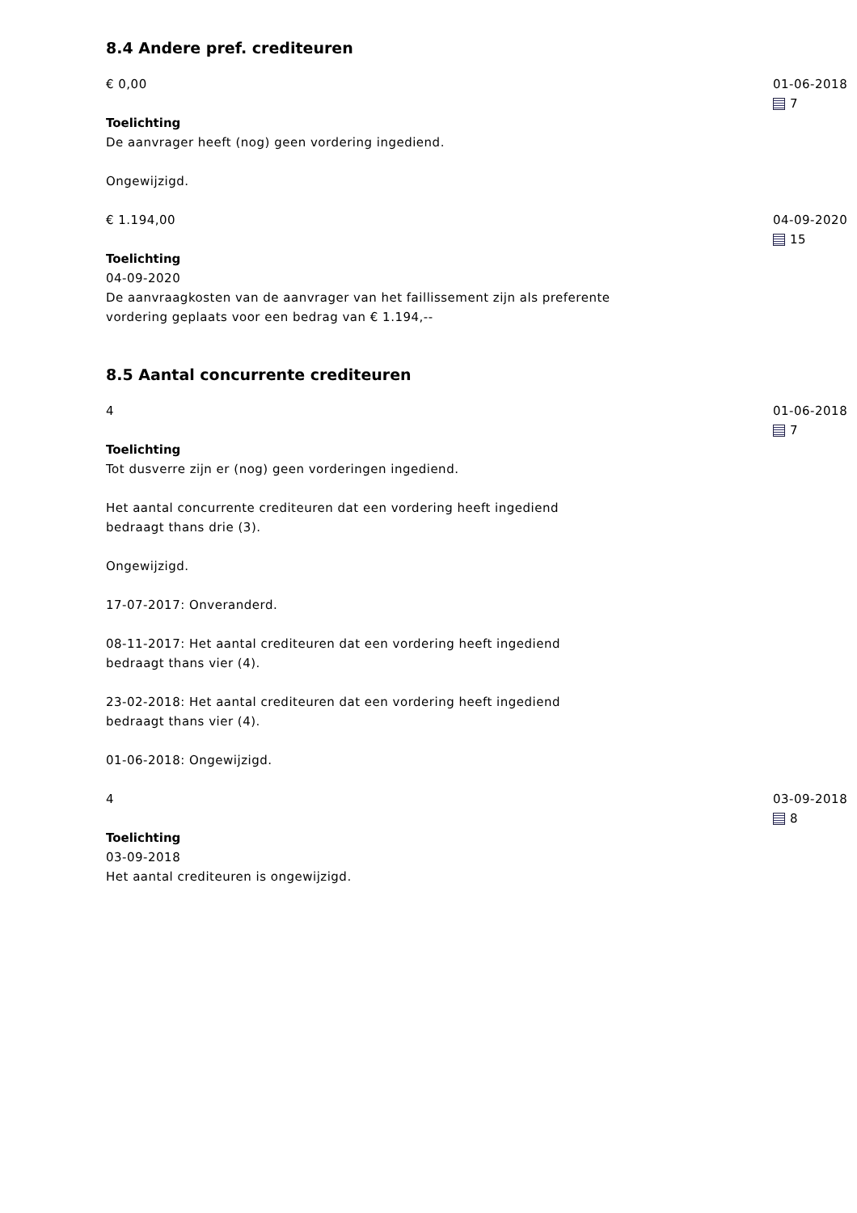8.4 Andere pref. crediteuren
€ 0,00
Toelichting
De aanvrager heeft (nog) geen vordering ingediend.
Ongewijzigd.
01-06-2018
7
€ 1.194,00
Toelichting
04-09-2020
De aanvraagkosten van de aanvrager van het faillissement zijn als preferente vordering geplaats voor een bedrag van € 1.194,--
04-09-2020
15
8.5 Aantal concurrente crediteuren
4
Toelichting
Tot dusverre zijn er (nog) geen vorderingen ingediend.
Het aantal concurrente crediteuren dat een vordering heeft ingediend
bedraagt thans drie (3).
Ongewijzigd.
17-07-2017: Onveranderd.
08-11-2017: Het aantal crediteuren dat een vordering heeft ingediend
bedraagt thans vier (4).
23-02-2018: Het aantal crediteuren dat een vordering heeft ingediend
bedraagt thans vier (4).
01-06-2018: Ongewijzigd.
01-06-2018
7
4
Toelichting
03-09-2018
Het aantal crediteuren is ongewijzigd.
03-09-2018
8